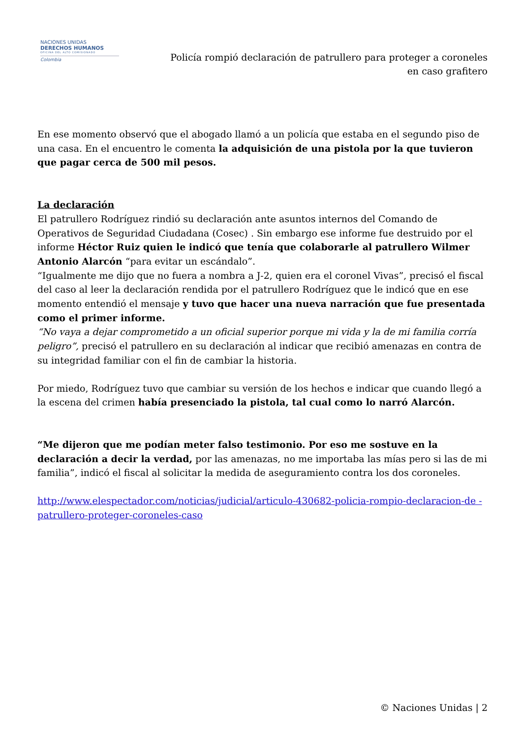NACIONES UNIDAS
DERECHOS HUMANOS
OFICINA DEL ALTO COMISIONADO
Colombia
Policía rompió declaración de patrullero para proteger a coroneles
en caso grafitero
En ese momento observó que el abogado llamó a un policía que estaba en el segundo piso de una casa. En el encuentro le comenta la adquisición de una pistola por la que tuvieron que pagar cerca de 500 mil pesos.
La declaración
El patrullero Rodríguez rindió su declaración ante asuntos internos del Comando de Operativos de Seguridad Ciudadana (Cosec) . Sin embargo ese informe fue destruido por el informe Héctor Ruiz quien le indicó que tenía que colaborarle al patrullero Wilmer Antonio Alarcón “para evitar un escándalo”.
“Igualmente me dijo que no fuera a nombra a J-2, quien era el coronel Vivas”, precisó el fiscal del caso al leer la declaración rendida por el patrullero Rodríguez que le indicó que en ese momento entendió el mensaje y tuvo que hacer una nueva narración que fue presentada como el primer informe.
“No vaya a dejar comprometido a un oficial superior porque mi vida y la de mi familia corría peligro”, precisó el patrullero en su declaración al indicar que recibió amenazas en contra de su integridad familiar con el fin de cambiar la historia.
Por miedo, Rodríguez tuvo que cambiar su versión de los hechos e indicar que cuando llegó a la escena del crimen había presenciado la pistola, tal cual como lo narró Alarcón.
“Me dijeron que me podían meter falso testimonio. Por eso me sostuve en la declaración a decir la verdad, por las amenazas, no me importaba las mías pero si las de mi familia”, indicó el fiscal al solicitar la medida de aseguramiento contra los dos coroneles.
http://www.elespectador.com/noticias/judicial/articulo-430682-policia-rompio-declaracion-de -patrullero-proteger-coroneles-caso
© Naciones Unidas | 2